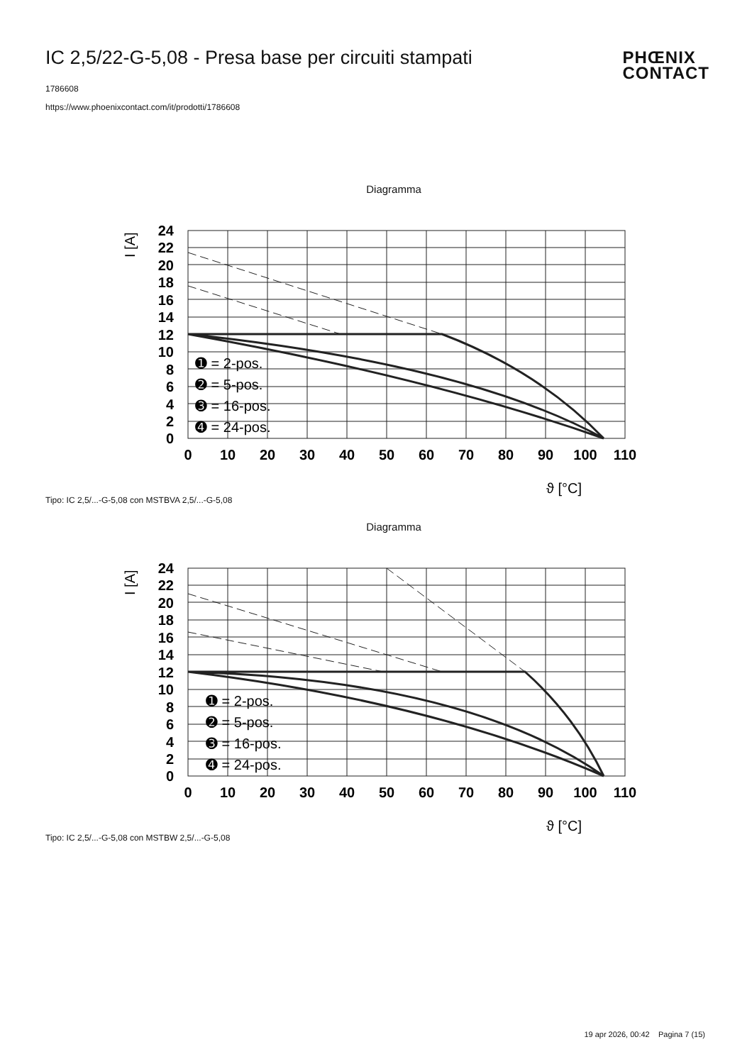IC 2,5/22-G-5,08 - Presa base per circuiti stampati
PHŒNIX
CONTACT
1786608
https://www.phoenixcontact.com/it/prodotti/1786608
Diagramma
24
22
20
18
16
14
12
10
8
6
4
2
0
0
10
20
30
40
50
60
70
80
90
100
110
➊ = 2-pos.
➋ = 5-pos.
➌ = 16-pos.
➍ = 24-pos.
ϑ [°C]
I [A]
Tipo: IC 2,5/...-G-5,08 con MSTBVA 2,5/...-G-5,08
Diagramma
24
22
20
18
16
14
12
10
8
6
4
2
0
0
10
20
30
40
50
60
70
80
90
100
110
➊ = 2-pos.
➋ = 5-pos.
➌ = 16-pos.
➍ = 24-pos.
ϑ [°C]
I [A]
Tipo: IC 2,5/...-G-5,08 con MSTBW 2,5/...-G-5,08
19 apr 2026, 00:42 Pagina 7 (15)